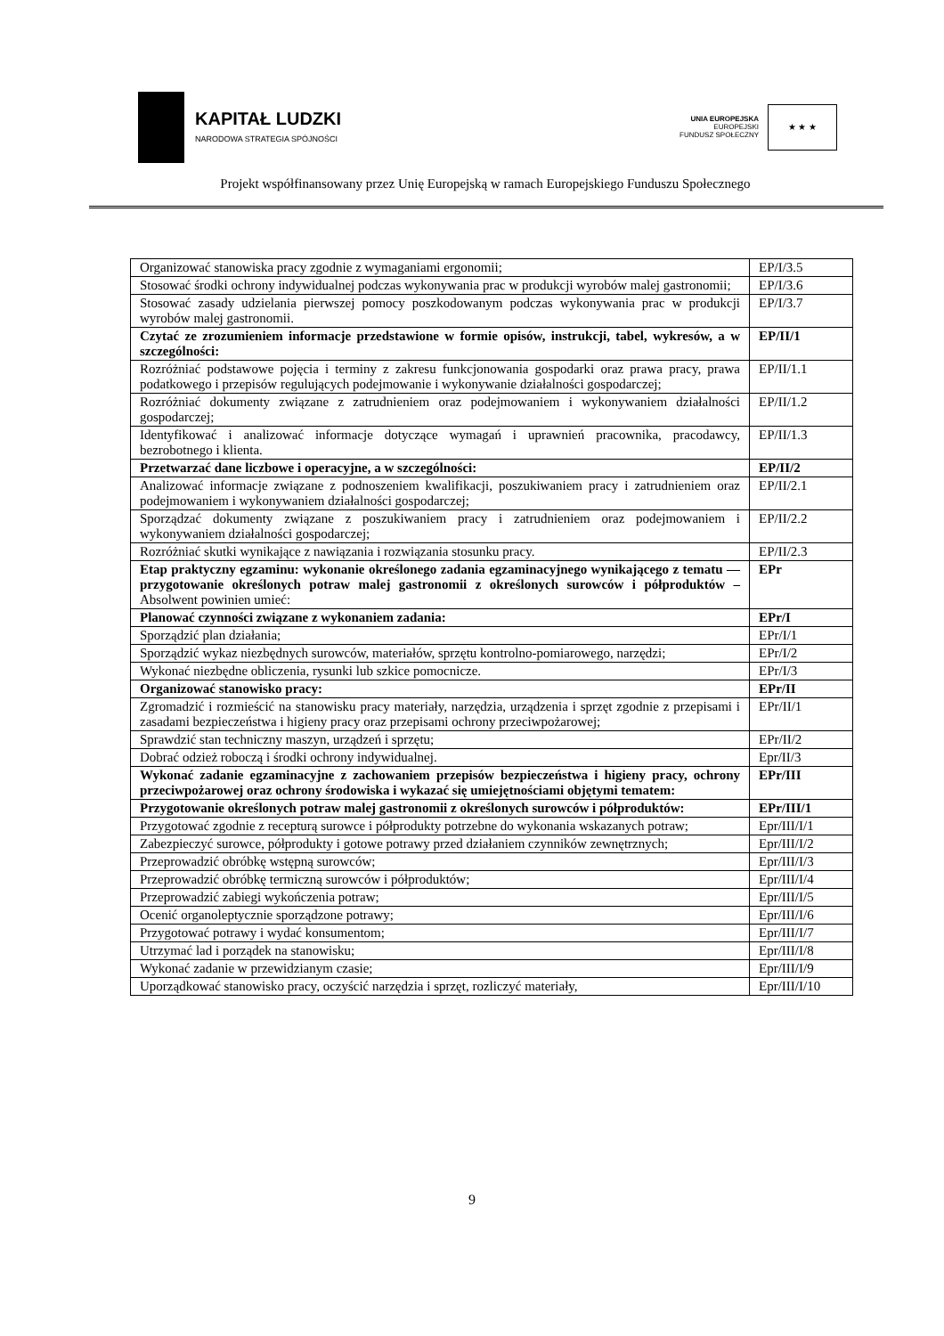KAPITAŁ LUDZKI
NARODOWA STRATEGIA SPÓJNOŚCI
UNIA EUROPEJSKA
EUROPEJSKI
FUNDUSZ SPOŁECZNY
★ ★ ★
Projekt współfinansowany przez Unię Europejską w ramach Europejskiego Funduszu Społecznego
| Organizować stanowiska pracy zgodnie z wymaganiami ergonomii; | EP/I/3.5 |
| Stosować środki ochrony indywidualnej podczas wykonywania prac w produkcji wyrobów malej gastronomii; | EP/I/3.6 |
| Stosować zasady udzielania pierwszej pomocy poszkodowanym podczas wykonywania prac w produkcji wyrobów malej gastronomii. | EP/I/3.7 |
| Czytać ze zrozumieniem informacje przedstawione w formie opisów, instrukcji, tabel, wykresów, a w szczególności: | EP/II/1 |
| Rozróżniać podstawowe pojęcia i terminy z zakresu funkcjonowania gospodarki oraz prawa pracy, prawa podatkowego i przepisów regulujących podejmowanie i wykonywanie działalności gospodarczej; | EP/II/1.1 |
| Rozróżniać dokumenty związane z zatrudnieniem oraz podejmowaniem i wykonywaniem działalności gospodarczej; | EP/II/1.2 |
| Identyfikować i analizować informacje dotyczące wymagań i uprawnień pracownika, pracodawcy, bezrobotnego i klienta. | EP/II/1.3 |
| Przetwarzać dane liczbowe i operacyjne, a w szczególności: | EP/II/2 |
| Analizować informacje związane z podnoszeniem kwalifikacji, poszukiwaniem pracy i zatrudnieniem oraz podejmowaniem i wykonywaniem działalności gospodarczej; | EP/II/2.1 |
| Sporządzać dokumenty związane z poszukiwaniem pracy i zatrudnieniem oraz podejmowaniem i wykonywaniem działalności gospodarczej; | EP/II/2.2 |
| Rozróżniać skutki wynikające z nawiązania i rozwiązania stosunku pracy. | EP/II/2.3 |
| Etap praktyczny egzaminu: wykonanie określonego zadania egzaminacyjnego wynikającego z tematu — przygotowanie określonych potraw malej gastronomii z określonych surowców i półproduktów – Absolwent powinien umieć: | EPr |
| Planować czynności związane z wykonaniem zadania: | EPr/I |
| Sporządzić plan działania; | EPr/I/1 |
| Sporządzić wykaz niezbędnych surowców, materiałów, sprzętu kontrolno-pomiarowego, narzędzi; | EPr/I/2 |
| Wykonać niezbędne obliczenia, rysunki lub szkice pomocnicze. | EPr/I/3 |
| Organizować stanowisko pracy: | EPr/II |
| Zgromadzić i rozmieścić na stanowisku pracy materiały, narzędzia, urządzenia i sprzęt zgodnie z przepisami i zasadami bezpieczeństwa i higieny pracy oraz przepisami ochrony przeciwpożarowej; | EPr/II/1 |
| Sprawdzić stan techniczny maszyn, urządzeń i sprzętu; | EPr/II/2 |
| Dobrać odzież roboczą i środki ochrony indywidualnej. | Epr/II/3 |
| Wykonać zadanie egzaminacyjne z zachowaniem przepisów bezpieczeństwa i higieny pracy, ochrony przeciwpożarowej oraz ochrony środowiska i wykazać się umiejętnościami objętymi tematem: | EPr/III |
| Przygotowanie określonych potraw malej gastronomii z określonych surowców i półproduktów: | EPr/III/1 |
| Przygotować zgodnie z recepturą surowce i półprodukty potrzebne do wykonania wskazanych potraw; | Epr/III/I/1 |
| Zabezpieczyć surowce, półprodukty i gotowe potrawy przed działaniem czynników zewnętrznych; | Epr/III/I/2 |
| Przeprowadzić obróbkę wstępną surowców; | Epr/III/I/3 |
| Przeprowadzić obróbkę termiczną surowców i półproduktów; | Epr/III/I/4 |
| Przeprowadzić zabiegi wykończenia potraw; | Epr/III/I/5 |
| Ocenić organoleptycznie sporządzone potrawy; | Epr/III/I/6 |
| Przygotować potrawy i wydać konsumentom; | Epr/III/I/7 |
| Utrzymać lad i porządek na stanowisku; | Epr/III/I/8 |
| Wykonać zadanie w przewidzianym czasie; | Epr/III/I/9 |
| Uporządkować stanowisko pracy, oczyścić narzędzia i sprzęt, rozliczyć materiały, | Epr/III/I/10 |
9